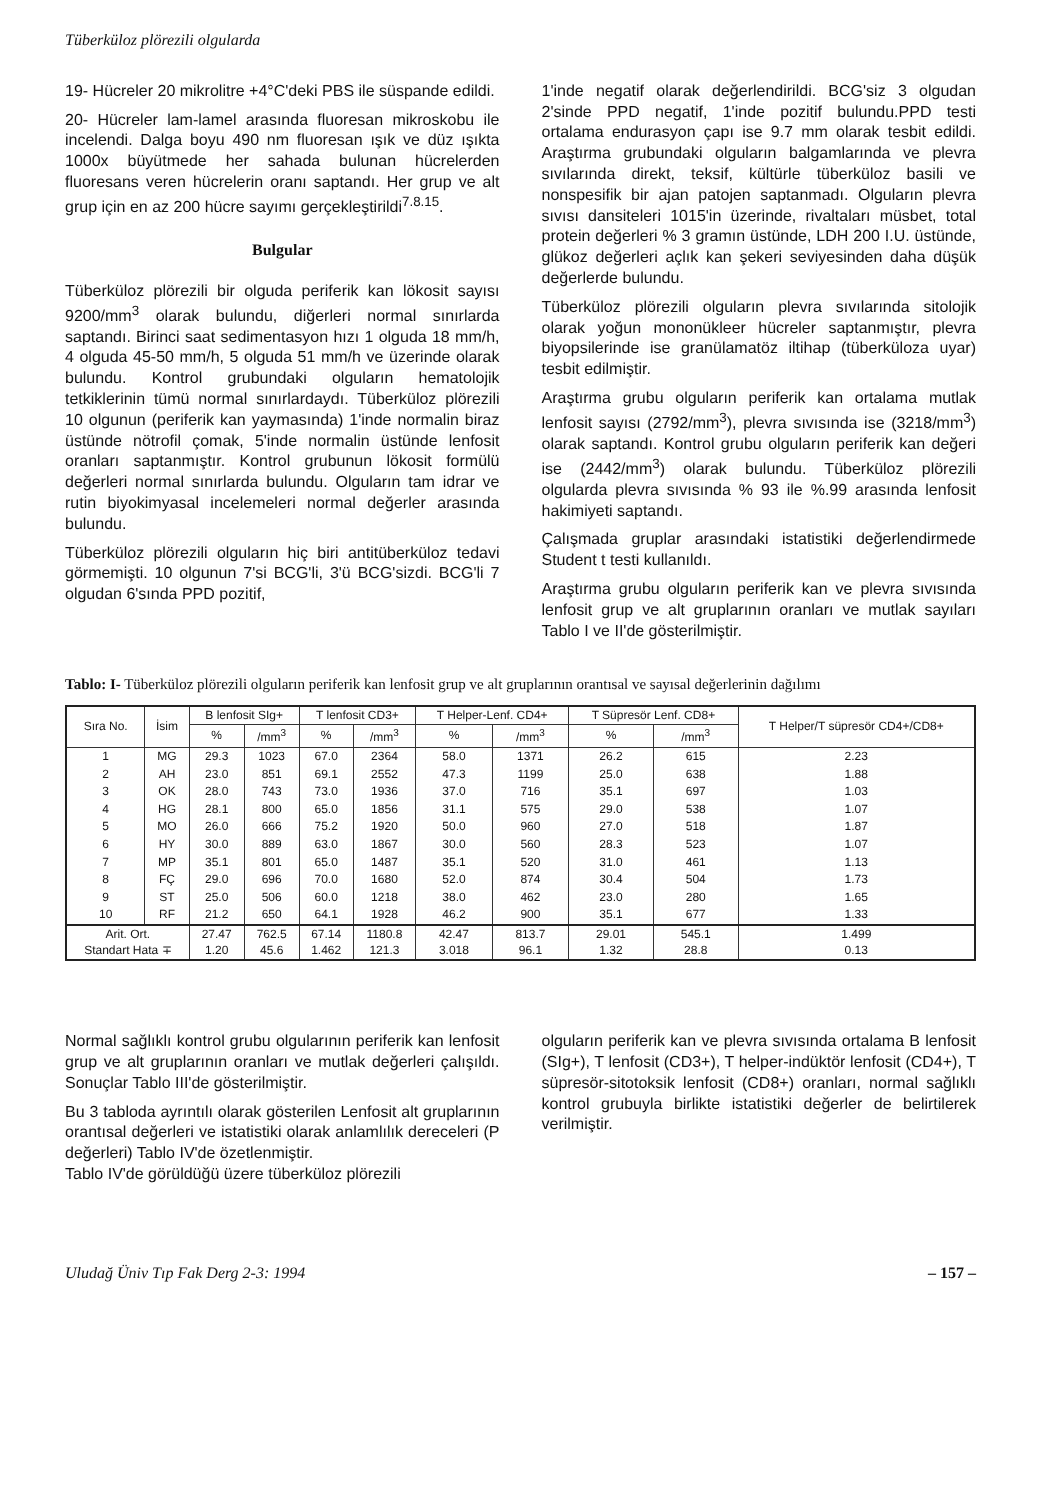Tüberküloz plörezili olgularda
19- Hücreler 20 mikrolitre +4°C'deki PBS ile süspande edildi.
20- Hücreler lam-lamel arasında fluoresan mikroskobu ile incelendi. Dalga boyu 490 nm fluoresan ışık ve düz ışıkta 1000x büyütmede her sahada bulunan hücrelerden fluoresans veren hücrelerin oranı saptandı. Her grup ve alt grup için en az 200 hücre sayımı gerçekleştirildi<sup>7.8.15</sup>.
Bulgular
Tüberküloz plörezili bir olguda periferik kan lökosit sayısı 9200/mm<sup>3</sup> olarak bulundu, diğerleri normal sınırlarda saptandı. Birinci saat sedimentasyon hızı 1 olguda 18 mm/h, 4 olguda 45-50 mm/h, 5 olguda 51 mm/h ve üzerinde olarak bulundu. Kontrol grubundaki olguların hematolojik tetkiklerinin tümü normal sınırlardaydı. Tüberküloz plörezili 10 olgunun (periferik kan yaymasında) 1'inde normalin biraz üstünde nötrofil çomak, 5'inde normalin üstünde lenfosit oranları saptanmıştır. Kontrol grubunun lökosit formülü değerleri normal sınırlarda bulundu. Olguların tam idrar ve rutin biyokimyasal incelemeleri normal değerler arasında bulundu.
Tüberküloz plörezili olguların hiç biri antitüberküloz tedavi görmemişti. 10 olgunun 7'si BCG'li, 3'ü BCG'sizdi. BCG'li 7 olgudan 6'sında PPD pozitif,
1'inde negatif olarak değerlendirildi. BCG'siz 3 olgudan 2'sinde PPD negatif, 1'inde pozitif bulundu.PPD testi ortalama endurasyon çapı ise 9.7 mm olarak tesbit edildi. Araştırma grubundaki olguların balgamlarında ve plevra sıvılarında direkt, teksif, kültürle tüberküloz basili ve nonspesifik bir ajan patojen saptanmadı. Olguların plevra sıvısı dansiteleri 1015'in üzerinde, rivaltaları müsbet, total protein değerleri % 3 gramın üstünde, LDH 200 I.U. üstünde, glükoz değerleri açlık kan şekeri seviyesinden daha düşük değerlerde bulundu.
Tüberküloz plörezili olguların plevra sıvılarında sitolojik olarak yoğun mononükleer hücreler saptanmıştır, plevra biyopsilerinde ise granülamatöz iltihap (tüberküloza uyar) tesbit edilmiştir.
Araştırma grubu olguların periferik kan ortalama mutlak lenfosit sayısı (2792/mm<sup>3</sup>), plevra sıvısında ise (3218/mm<sup>3</sup>) olarak saptandı. Kontrol grubu olguların periferik kan değeri ise (2442/mm<sup>3</sup>) olarak bulundu. Tüberküloz plörezili olgularda plevra sıvısında % 93 ile %.99 arasında lenfosit hakimiyeti saptandı.
Çalışmada gruplar arasındaki istatistiki değerlendirmede Student t testi kullanıldı.
Araştırma grubu olguların periferik kan ve plevra sıvısında lenfosit grup ve alt gruplarının oranları ve mutlak sayıları Tablo I ve II'de gösterilmiştir.
Tablo: I- Tüberküloz plörezili olguların periferik kan lenfosit grup ve alt gruplarının orantısal ve sayısal değerlerinin dağılımı
| Sıra No. | İsim | B lenfosit SIg+ | | T lenfosit CD3+ | | T Helper-Lenf. CD4+ | | T Süpresör Lenf. CD8+ | | T Helper/T süpresör CD4+/CD8+ |
| --- | --- | --- | --- | --- | --- | --- | --- | --- | --- | --- |
| | | % | /mm<sup>3</sup> | % | /mm<sup>3</sup> | % | /mm<sup>3</sup> | % | /mm<sup>3</sup> | |
| 1 | MG | 29.3 | 1023 | 67.0 | 2364 | 58.0 | 1371 | 26.2 | 615 | 2.23 |
| 2 | AH | 23.0 | 851 | 69.1 | 2552 | 47.3 | 1199 | 25.0 | 638 | 1.88 |
| 3 | OK | 28.0 | 743 | 73.0 | 1936 | 37.0 | 716 | 35.1 | 697 | 1.03 |
| 4 | HG | 28.1 | 800 | 65.0 | 1856 | 31.1 | 575 | 29.0 | 538 | 1.07 |
| 5 | MO | 26.0 | 666 | 75.2 | 1920 | 50.0 | 960 | 27.0 | 518 | 1.87 |
| 6 | HY | 30.0 | 889 | 63.0 | 1867 | 30.0 | 560 | 28.3 | 523 | 1.07 |
| 7 | MP | 35.1 | 801 | 65.0 | 1487 | 35.1 | 520 | 31.0 | 461 | 1.13 |
| 8 | FÇ | 29.0 | 696 | 70.0 | 1680 | 52.0 | 874 | 30.4 | 504 | 1.73 |
| 9 | ST | 25.0 | 506 | 60.0 | 1218 | 38.0 | 462 | 23.0 | 280 | 1.65 |
| 10 | RF | 21.2 | 650 | 64.1 | 1928 | 46.2 | 900 | 35.1 | 677 | 1.33 |
| Arit. Ort. Standart Hata ∓ | | 27.47 1.20 | 762.5 45.6 | 67.14 1.462 | 1180.8 121.3 | 42.47 3.018 | 813.7 96.1 | 29.01 1.32 | 545.1 28.8 | 1.499 0.13 |
Normal sağlıklı kontrol grubu olgularının periferik kan lenfosit grup ve alt gruplarının oranları ve mutlak değerleri çalışıldı. Sonuçlar Tablo III'de gösterilmiştir.
Bu 3 tabloda ayrıntılı olarak gösterilen Lenfosit alt gruplarının orantısal değerleri ve istatistiki olarak anlamlılık dereceleri (P değerleri) Tablo IV'de özetlenmiştir.
Tablo IV'de görüldüğü üzere tüberküloz plörezili
olguların periferik kan ve plevra sıvısında ortalama B lenfosit (SIg+), T lenfosit (CD3+), T helper-indüktör lenfosit (CD4+), T süpresör-sitotoksik lenfosit (CD8+) oranları, normal sağlıklı kontrol grubuyla birlikte istatistiki değerler de belirtilerek verilmiştir.
Uludağ Üniv Tıp Fak Derg 2-3: 1994 – 157 –